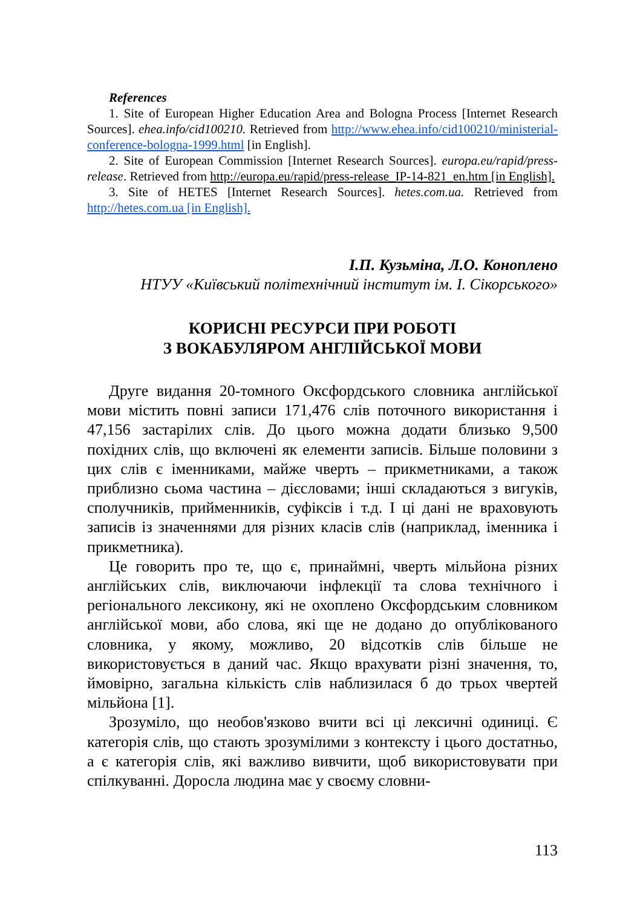References
1. Site of European Higher Education Area and Bologna Process [Internet Research Sources]. ehea.info/cid100210. Retrieved from http://www.ehea.info/cid100210/ministerial-conference-bologna-1999.html [in English].
2. Site of European Commission [Internet Research Sources]. europa.eu/rapid/press-release. Retrieved from http://europa.eu/rapid/press-release_IP-14-821_en.htm [in English].
3. Site of HETES [Internet Research Sources]. hetes.com.ua. Retrieved from http://hetes.com.ua [in English].
І.П. Кузьміна, Л.О. Коноплено
НТУУ «Київський політехнічний інститут ім. І. Сікорського»
КОРИСНІ РЕСУРСИ ПРИ РОБОТІ
З ВОКАБУЛЯРОМ АНГЛІЙСЬКОЇ МОВИ
Друге видання 20-томного Оксфордського словника англійської мови містить повні записи 171,476 слів поточного використання і 47,156 застарілих слів. До цього можна додати близько 9,500 похідних слів, що включені як елементи записів. Більше половини з цих слів є іменниками, майже чверть – прикметниками, а також приблизно сьома частина – дієсловами; інші складаються з вигуків, сполучників, прийменників, суфіксів і т.д. І ці дані не враховують записів із значеннями для різних класів слів (наприклад, іменника і прикметника).
Це говорить про те, що є, принаймні, чверть мільйона різних англійських слів, виключаючи інфлекції та слова технічного і регіонального лексикону, які не охоплено Оксфордським словником англійської мови, або слова, які ще не додано до опублікованого словника, у якому, можливо, 20 відсотків слів більше не використовується в даний час. Якщо врахувати різні значення, то, ймовірно, загальна кількість слів наблизилася б до трьох чвертей мільйона [1].
Зрозуміло, що необов'язково вчити всі ці лексичні одиниці. Є категорія слів, що стають зрозумілими з контексту і цього достатньо, а є категорія слів, які важливо вивчити, щоб використовувати при спілкуванні. Доросла людина має у своєму словни-
113